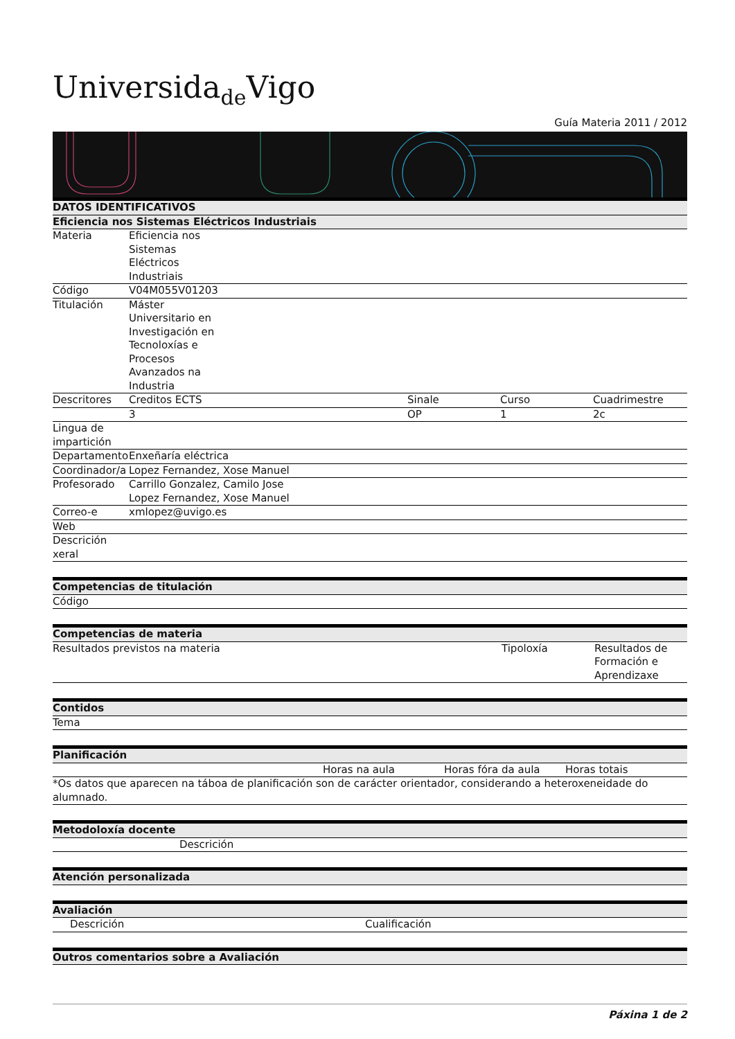Universida<sub>de</sub>Vigo
Guía Materia 2011 / 2012
| DATOS IDENTIFICATIVOS | | | | |
| --- | --- | --- | --- | --- |
| Eficiencia nos Sistemas Eléctricos Industriais | | | | |
| Materia | Eficiencia nos Sistemas Eléctricos Industriais | | | |
| Código | V04M055V01203 | | | |
| Titulación | Máster Universitario en Investigación en Tecnoloxías e Procesos Avanzados na Industria | | | |
| Descritores | Creditos ECTS | Sinale | Curso | Cuadrimestre |
| | 3 | OP | 1 | 2c |
| Lingua de impartición | | | | |
| Departamento | Enxeñaría eléctrica | | | |
| Coordinador/a | Lopez Fernandez, Xose Manuel | | | |
| Profesorado | Carrillo Gonzalez, Camilo Jose Lopez Fernandez, Xose Manuel | | | |
| Correo-e | xmlopez@uvigo.es | | | |
| Web | | | | |
| Descrición xeral | | | | |
| Competencias de titulación |
| --- |
| Código |
| Competencias de materia | | |
| --- | --- | --- |
| Resultados previstos na materia | Tipoloxía | Resultados de Formación e Aprendizaxe |
| Contidos |
| --- |
| Tema |
| Planificación | | | |
| --- | --- | --- | --- |
| | Horas na aula | Horas fóra da aula | Horas totais |
| *Os datos que aparecen na táboa de planificación son de carácter orientador, considerando a heteroxeneidade do alumnado. | | | |
| Metodoloxía docente | |
| --- | --- |
| | Descrición |
| Atención personalizada |
| --- |
| Avaliación | |
| --- | --- |
| Descrición | Cualificación |
| Outros comentarios sobre a Avaliación |
| --- |
Páxina 1 de 2